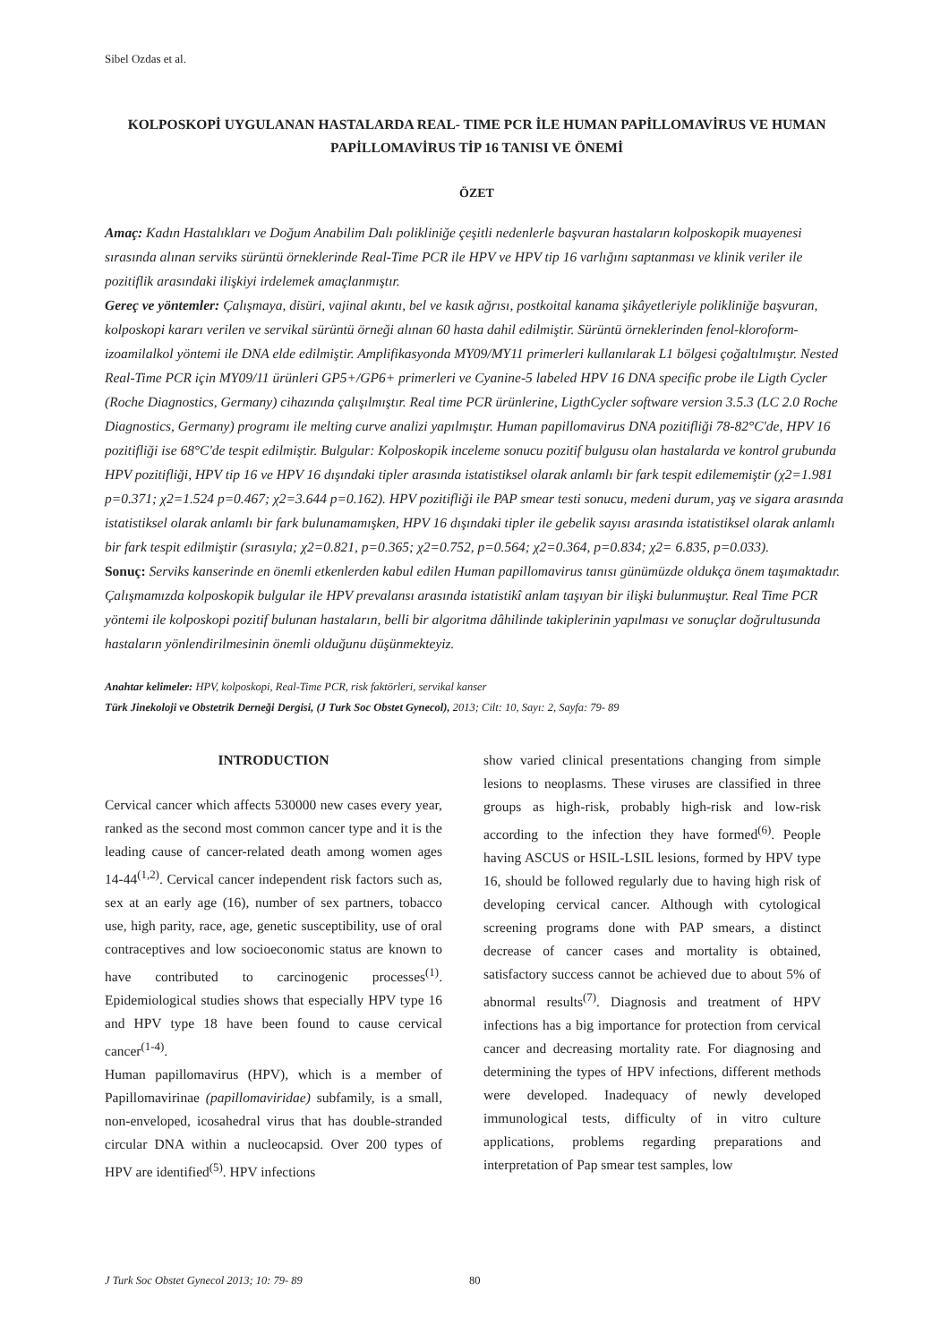Sibel Ozdas et al.
KOLPOSKOPİ UYGULANAN HASTALARDA REAL- TIME PCR İLE HUMAN PAPİLLOMAVİRUS VE HUMAN PAPİLLOMAVİRUS TİP 16 TANISI VE ÖNEMİ
ÖZET
Amaç: Kadın Hastalıkları ve Doğum Anabilim Dalı polikliniğe çeşitli nedenlerle başvuran hastaların kolposkopik muayenesi sırasında alınan serviks sürüntü örneklerinde Real-Time PCR ile HPV ve HPV tip 16 varlığını saptanması ve klinik veriler ile pozitiflik arasındaki ilişkiyi irdelemek amaçlanmıştır.
Gereç ve yöntemler: Çalışmaya, disüri, vajinal akıntı, bel ve kasık ağrısı, postkoital kanama şikâyetleriyle polikliniğe başvuran, kolposkopi kararı verilen ve servikal sürüntü örneği alınan 60 hasta dahil edilmiştir. Sürüntü örneklerinden fenol-kloroform-izoamilalkol yöntemi ile DNA elde edilmiştir. Amplifikasyonda MY09/MY11 primerleri kullanılarak L1 bölgesi çoğaltılmıştır. Nested Real-Time PCR için MY09/11 ürünleri GP5+/GP6+ primerleri ve Cyanine-5 labeled HPV 16 DNA specific probe ile Ligth Cycler (Roche Diagnostics, Germany) cihazında çalışılmıştır. Real time PCR ürünlerine, LigthCycler software version 3.5.3 (LC 2.0 Roche Diagnostics, Germany) programı ile melting curve analizi yapılmıştır. Human papillomavirus DNA pozitifliği 78-82°C'de, HPV 16 pozitifliği ise 68°C'de tespit edilmiştir. Bulgular: Kolposkopik inceleme sonucu pozitif bulgusu olan hastalarda ve kontrol grubunda HPV pozitifliği, HPV tip 16 ve HPV 16 dışındaki tipler arasında istatistiksel olarak anlamlı bir fark tespit edilememiştir (χ2=1.981 p=0.371; χ2=1.524 p=0.467; χ2=3.644 p=0.162). HPV pozitifliği ile PAP smear testi sonucu, medeni durum, yaş ve sigara arasında istatistiksel olarak anlamlı bir fark bulunamamışken, HPV 16 dışındaki tipler ile gebelik sayısı arasında istatistiksel olarak anlamlı bir fark tespit edilmiştir (sırasıyla; χ2=0.821, p=0.365; χ2=0.752, p=0.564; χ2=0.364, p=0.834; χ2= 6.835, p=0.033).
Sonuç: Serviks kanserinde en önemli etkenlerden kabul edilen Human papillomavirus tanısı günümüzde oldukça önem taşımaktadır. Çalışmamızda kolposkopik bulgular ile HPV prevalansı arasında istatistikî anlam taşıyan bir ilişki bulunmuştur. Real Time PCR yöntemi ile kolposkopi pozitif bulunan hastaların, belli bir algoritma dâhilinde takiplerinin yapılması ve sonuçlar doğrultusunda hastaların yönlendirilmesinin önemli olduğunu düşünmekteyiz.
Anahtar kelimeler: HPV, kolposkopi, Real-Time PCR, risk faktörleri, servikal kanser
Türk Jinekoloji ve Obstetrik Derneği Dergisi, (J Turk Soc Obstet Gynecol), 2013; Cilt: 10, Sayı: 2, Sayfa: 79- 89
INTRODUCTION
Cervical cancer which affects 530000 new cases every year, ranked as the second most common cancer type and it is the leading cause of cancer-related death among women ages 14-44<sup>(1,2)</sup>. Cervical cancer independent risk factors such as, sex at an early age (16), number of sex partners, tobacco use, high parity, race, age, genetic susceptibility, use of oral contraceptives and low socioeconomic status are known to have contributed to carcinogenic processes<sup>(1)</sup>. Epidemiological studies shows that especially HPV type 16 and HPV type 18 have been found to cause cervical cancer<sup>(1-4)</sup>.
Human papillomavirus (HPV), which is a member of Papillomavirinae (papillomaviridae) subfamily, is a small, non-enveloped, icosahedral virus that has double-stranded circular DNA within a nucleocapsid. Over 200 types of HPV are identified<sup>(5)</sup>. HPV infections
show varied clinical presentations changing from simple lesions to neoplasms. These viruses are classified in three groups as high-risk, probably high-risk and low-risk according to the infection they have formed<sup>(6)</sup>. People having ASCUS or HSIL-LSIL lesions, formed by HPV type 16, should be followed regularly due to having high risk of developing cervical cancer. Although with cytological screening programs done with PAP smears, a distinct decrease of cancer cases and mortality is obtained, satisfactory success cannot be achieved due to about 5% of abnormal results<sup>(7)</sup>. Diagnosis and treatment of HPV infections has a big importance for protection from cervical cancer and decreasing mortality rate. For diagnosing and determining the types of HPV infections, different methods were developed. Inadequacy of newly developed immunological tests, difficulty of in vitro culture applications, problems regarding preparations and interpretation of Pap smear test samples, low
J Turk Soc Obstet Gynecol 2013; 10: 79- 89 80